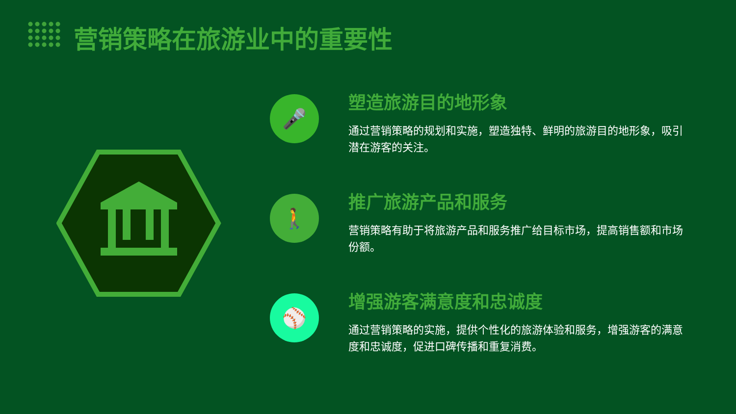营销策略在旅游业中的重要性
🎤
塑造旅游目的地形象
通过营销策略的规划和实施，塑造独特、鲜明的旅游目的地形象，吸引潜在游客的关注。
🚶
推广旅游产品和服务
营销策略有助于将旅游产品和服务推广给目标市场，提高销售额和市场份额。
⚾
增强游客满意度和忠诚度
通过营销策略的实施，提供个性化的旅游体验和服务，增强游客的满意度和忠诚度，促进口碑传播和重复消费。